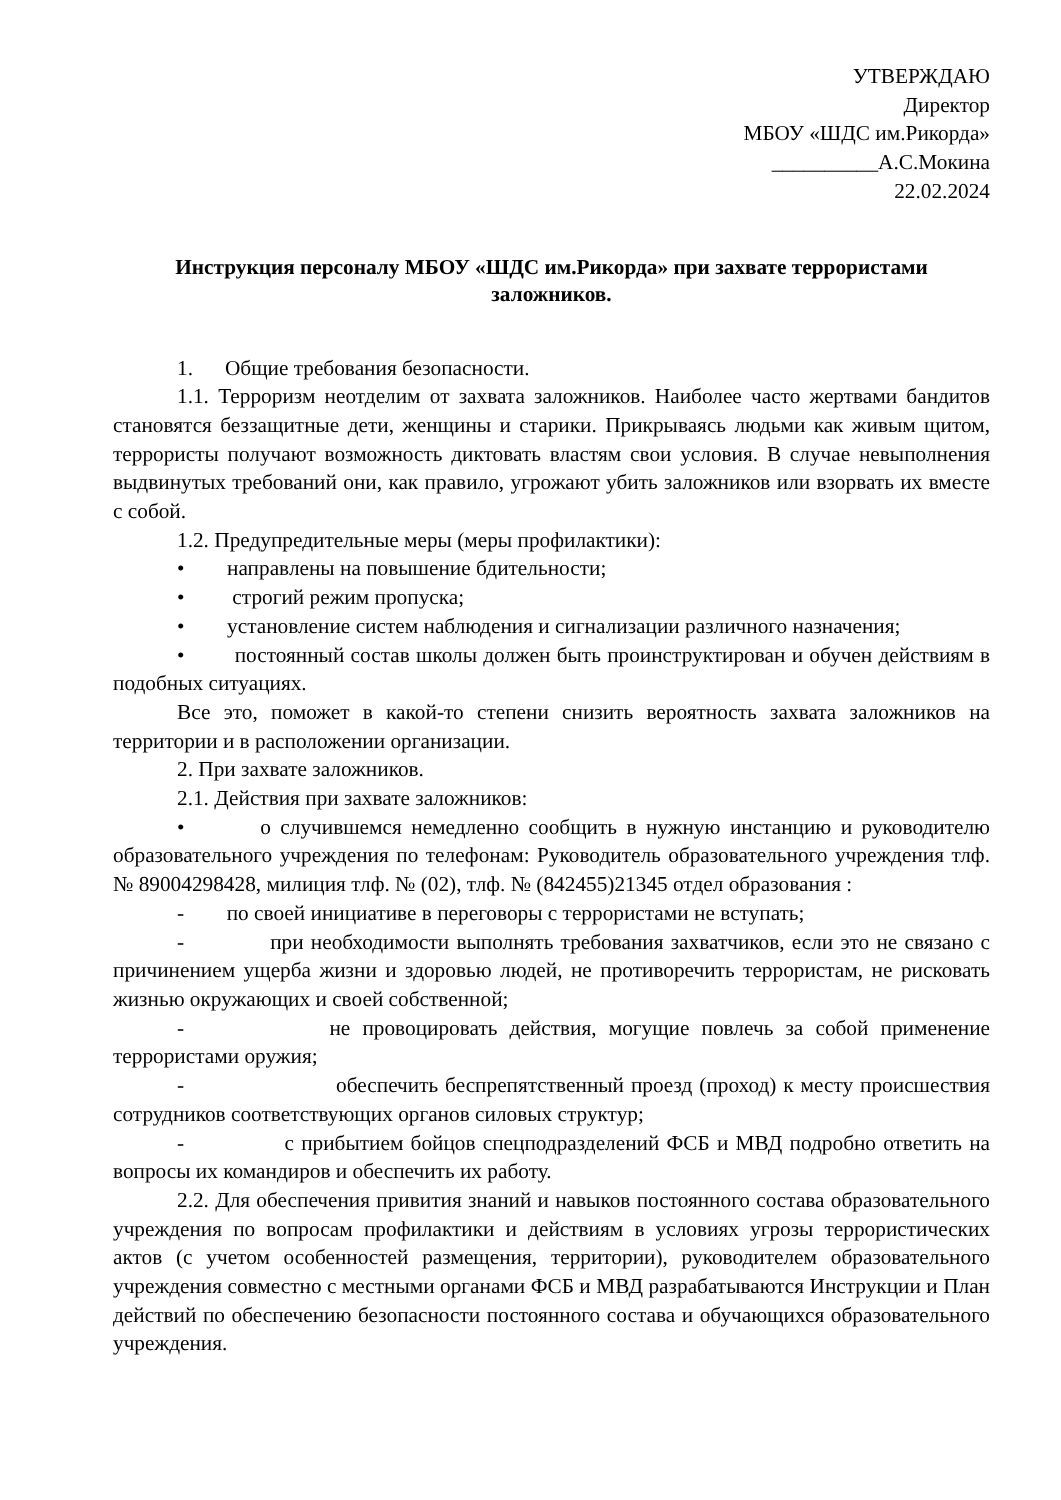УТВЕРЖДАЮ
Директор
МБОУ «ШДС им.Рикорда»
__________А.С.Мокина
22.02.2024
Инструкция персоналу МБОУ «ШДС им.Рикорда» при захвате террористами заложников.
1. Общие требования безопасности.
1.1. Терроризм неотделим от захвата заложников. Наиболее часто жертвами бандитов становятся беззащитные дети, женщины и старики. Прикрываясь людьми как живым щитом, террористы получают возможность диктовать властям свои условия. В случае невыполнения выдвинутых требований они, как правило, угрожают убить заложников или взорвать их вместе с собой.
1.2. Предупредительные меры (меры профилактики):
• направлены на повышение бдительности;
• строгий режим пропуска;
• установление систем наблюдения и сигнализации различного назначения;
• постоянный состав школы должен быть проинструктирован и обучен действиям в подобных ситуациях.
Все это, поможет в какой-то степени снизить вероятность захвата заложников на территории и в расположении организации.
2. При захвате заложников.
2.1. Действия при захвате заложников:
• о случившемся немедленно сообщить в нужную инстанцию и руководителю образовательного учреждения по телефонам: Руководитель образовательного учреждения тлф. № 89004298428, милиция тлф. № (02), тлф. № (842455)21345 отдел образования :
- по своей инициативе в переговоры с террористами не вступать;
- при необходимости выполнять требования захватчиков, если это не связано с причинением ущерба жизни и здоровью людей, не противоречить террористам, не рисковать жизнью окружающих и своей собственной;
- не провоцировать действия, могущие повлечь за собой применение террористами оружия;
- обеспечить беспрепятственный проезд (проход) к месту происшествия сотрудников соответствующих органов силовых структур;
- с прибытием бойцов спецподразделений ФСБ и МВД подробно ответить на вопросы их командиров и обеспечить их работу.
2.2. Для обеспечения привития знаний и навыков постоянного состава образовательного учреждения по вопросам профилактики и действиям в условиях угрозы террористических актов (с учетом особенностей размещения, территории), руководителем образовательного учреждения совместно с местными органами ФСБ и МВД разрабатываются Инструкции и План действий по обеспечению безопасности постоянного состава и обучающихся образовательного учреждения.